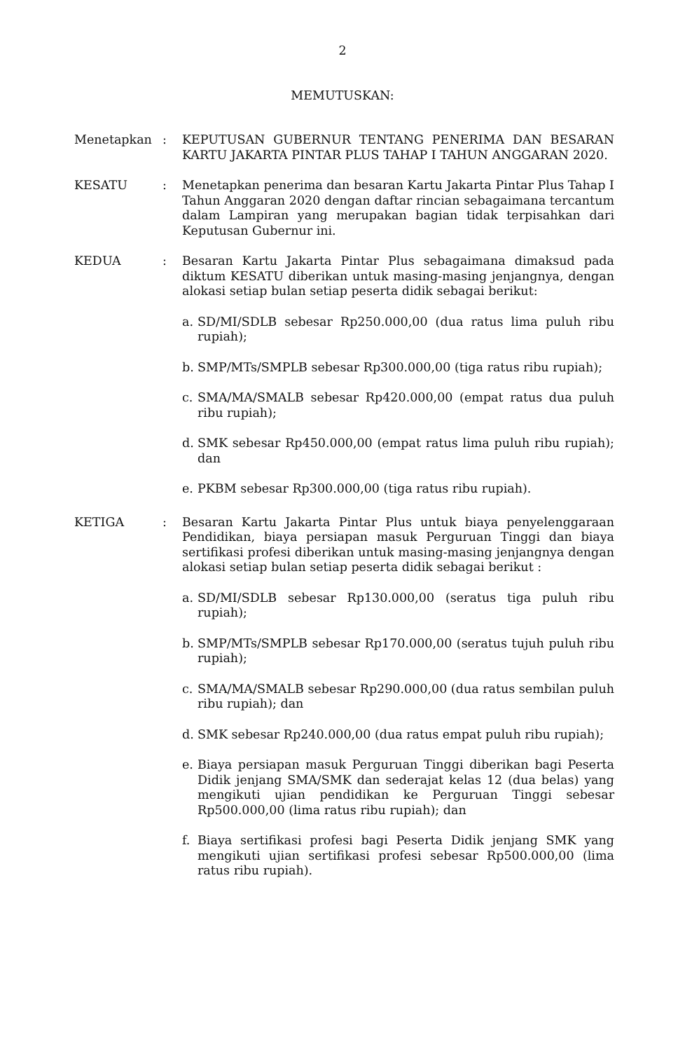2
MEMUTUSKAN:
Menetapkan : KEPUTUSAN GUBERNUR TENTANG PENERIMA DAN BESARAN KARTU JAKARTA PINTAR PLUS TAHAP I TAHUN ANGGARAN 2020.
KESATU : Menetapkan penerima dan besaran Kartu Jakarta Pintar Plus Tahap I Tahun Anggaran 2020 dengan daftar rincian sebagaimana tercantum dalam Lampiran yang merupakan bagian tidak terpisahkan dari Keputusan Gubernur ini.
KEDUA : Besaran Kartu Jakarta Pintar Plus sebagaimana dimaksud pada diktum KESATU diberikan untuk masing-masing jenjangnya, dengan alokasi setiap bulan setiap peserta didik sebagai berikut:
a. SD/MI/SDLB sebesar Rp250.000,00 (dua ratus lima puluh ribu rupiah);
b. SMP/MTs/SMPLB sebesar Rp300.000,00 (tiga ratus ribu rupiah);
c. SMA/MA/SMALB sebesar Rp420.000,00 (empat ratus dua puluh ribu rupiah);
d. SMK sebesar Rp450.000,00 (empat ratus lima puluh ribu rupiah); dan
e. PKBM sebesar Rp300.000,00 (tiga ratus ribu rupiah).
KETIGA : Besaran Kartu Jakarta Pintar Plus untuk biaya penyelenggaraan Pendidikan, biaya persiapan masuk Perguruan Tinggi dan biaya sertifikasi profesi diberikan untuk masing-masing jenjangnya dengan alokasi setiap bulan setiap peserta didik sebagai berikut :
a. SD/MI/SDLB sebesar Rp130.000,00 (seratus tiga puluh ribu rupiah);
b. SMP/MTs/SMPLB sebesar Rp170.000,00 (seratus tujuh puluh ribu rupiah);
c. SMA/MA/SMALB sebesar Rp290.000,00 (dua ratus sembilan puluh ribu rupiah); dan
d. SMK sebesar Rp240.000,00 (dua ratus empat puluh ribu rupiah);
e. Biaya persiapan masuk Perguruan Tinggi diberikan bagi Peserta Didik jenjang SMA/SMK dan sederajat kelas 12 (dua belas) yang mengikuti ujian pendidikan ke Perguruan Tinggi sebesar Rp500.000,00 (lima ratus ribu rupiah); dan
f. Biaya sertifikasi profesi bagi Peserta Didik jenjang SMK yang mengikuti ujian sertifikasi profesi sebesar Rp500.000,00 (lima ratus ribu rupiah).